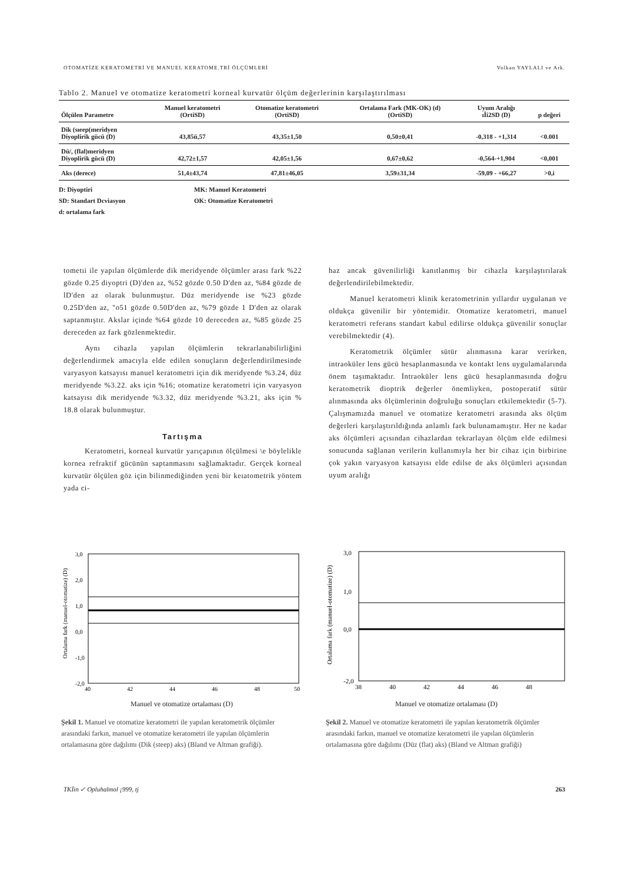OTOMATİZE KERATOMETRİ VE MANUEL KERATOME.TRİ ÖLÇÜMLERİ Volkan YAYLALI ve Ark.
Tablo 2. Manuel ve otomatize keratometri korneal kurvatür ölçüm değerlerinin karşılaştırılması
| Ölçülen Parametre | Manuel keratometri (OrtiSD) | Otomatize keratometri (OrtiSD) | Ortalama Fark (MK-OK) (d) (OrtiSD) | Uyum Aralığı ıİi2SD (D) | p değeri |
| --- | --- | --- | --- | --- | --- |
| Dik (sıeep(meridyen Diyoplirik gücü (D) | 43,85ü,57 | 43,35±1,50 | 0,50±0,41 | -0,318 - +1,314 | <0.001 |
| Dü/, (flal)meridyen Diyoplirik gücü (D) | 42,72±1,57 | 42,05±1,56 | 0,67±0,62 | -0,564-+1,904 | <0,001 |
| Aks (derece) | 51,4±43,74 | 47,81±46,05 | 3,59±31,34 | -59,09 - +66,27 | >0,i |
D: Diyoptiri
SD: Standart Dcviasyon
d: ortalama fark
MK: Manuel Keratometri
OK: Otomatize Keratometri
tometıi ile yapılan ölçümlerde dik meridyende ölçümler arası fark %22 gözde 0.25 diyoptri (D)'den az, %52 gözde 0.50 D'den az, %84 gözde de lD'den az olarak bulunmuştur. Düz meridyende ise %23 gözde 0.25D'den az, "o51 gözde 0.50D'den az, %79 gözde 1 D'den az olarak saptanmıştır. Akslar içinde %64 gözde 10 dereceden az, %85 gözde 25 dereceden az fark gözlenmektedir.
Aynı cihazla yapılan ölçümlerin tekrarlanabilirliğini değerlendirmek amacıyla elde edilen sonuçların değerlendirilmesinde varyasyon katsayısı manuel keratometri için dik meridyende %3.24, düz meridyende %3.22. aks için %16; otomatize keratometri için varyasyon katsayısı dik meridyende %3.32, düz meridyende %3.21, aks için % 18.8 olarak bulunmuştur.
Tartışma
Keratometri, korneal kurvatür yarıçapının ölçülmesi \e böylelikle kornea refraktif gücünün saptanmasını sağlamaktadır. Gerçek korneal kurvatür ölçülen göz için bilinmediğinden yeni bir keıatometrik yöntem yada ci-
haz ancak güvenilirliği kanıtlanmış bir cihazla karşılaştırılarak değerlendirilebilmektedir.
Manuel keratometri klinik keratometrinin yıllardır uygulanan ve oldukça güvenilir bir yöntemidir. Otomatize keratometri, manuel keratometri referans standart kabul edilirse oldukça güvenilir sonuçlar verebilmektedir (4).
Keratometrik ölçümler sütür alınmasına karar verirken, intraoküler lens gücü hesaplanmasında ve kontakt lens uygulamalarında önem taşımaktadır. İntraoküler lens gücü hesaplanmasında doğru keratometrik dioptrik değerler önemliyken, postoperatif sütür alınmasında aks ölçümlerinin doğruluğu sonuçları etkilemektedir (5-7). Çalışmamızda manuel ve otomatize keratometri arasında aks ölçüm değerleri karşılaştırıldığında anlamlı fark bulunamamıştır. Her ne kadar aks ölçümleri açısından cihazlardan tekrarlayan ölçüm elde edilmesi sonucunda sağlanan verilerin kullanımıyla her bir cihaz için birbirine çok yakın varyasyon katsayısı elde edilse de aks ölçümleri açısından uyum aralığı
Ortalama fark (manuel-otomatize) (D)
3,0
2,0
1,0
0,0
-1,0
-2,0
40
42
44
46
48
50
Manuel ve otomatize ortalaması (D)
Şekil 1. Manuel ve otomatize keratometri ile yapılan keratometrik ölçümler arasındaki farkın, manuel ve otomatize keratometri ile yapılan ölçümlerin ortalamasına göre dağılımı (Dik (steep) aks) (Bland ve Altman grafiği).
Ortalama fark (manuel-otomatize) (D)
3,0
1,0
0,0
-2,0
38
40
42
44
46
48
Manuel ve otomatize ortalaması (D)
Şekil 2. Manuel ve otomatize keratometri ile yapılan keratometrik ölçümler arasındaki farkın, manuel ve otomatize keratometri ile yapılan ölçümlerin ortalamasına göre dağılımı (Düz (flat) aks) (Bland ve Altman grafiği)
TKİin ✓ Opluhalmol ¡999, tj 263